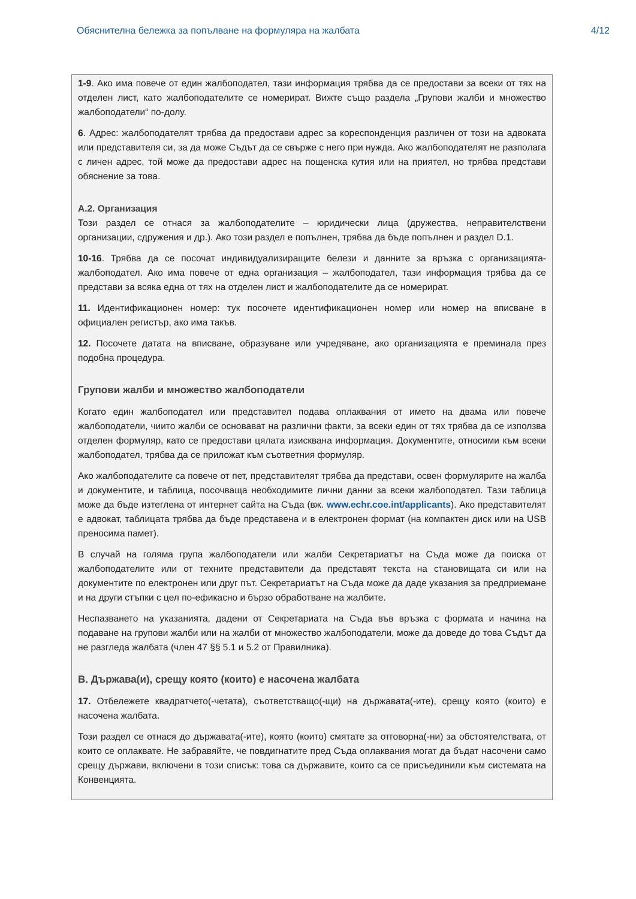Обяснителна бележка за попълване на формуляра на жалбата 4/12
1-9. Ако има повече от един жалбоподател, тази информация трябва да се предостави за всеки от тях на отделен лист, като жалбоподателите се номерират. Вижте също раздела „Групови жалби и множество жалбоподатели“ по-долу.
6. Адрес: жалбоподателят трябва да предостави адрес за кореспонденция различен от този на адвоката или представителя си, за да може Съдът да се свърже с него при нужда. Ако жалбоподателят не разполага с личен адрес, той може да предостави адрес на пощенска кутия или на приятел, но трябва представи обяснение за това.
A.2. Организация
Този раздел се отнася за жалбоподателите – юридически лица (дружества, неправителствени организации, сдружения и др.). Ако този раздел е попълнен, трябва да бъде попълнен и раздел D.1.
10-16. Трябва да се посочат индивидуализиращите белези и данните за връзка с организацията-жалбоподател. Ако има повече от една организация – жалбоподател, тази информация трябва да се представи за всяка една от тях на отделен лист и жалбоподателите да се номерират.
11. Идентификационен номер: тук посочете идентификационен номер или номер на вписване в официален регистър, ако има такъв.
12. Посочете датата на вписване, образуване или учредяване, ако организацията е преминала през подобна процедура.
Групови жалби и множество жалбоподатели
Когато един жалбоподател или представител подава оплаквания от името на двама или повече жалбоподатели, чиито жалби се основават на различни факти, за всеки един от тях трябва да се използва отделен формуляр, като се предостави цялата изисквана информация. Документите, относими към всеки жалбоподател, трябва да се приложат към съответния формуляр.
Ако жалбоподателите са повече от пет, представителят трябва да представи, освен формулярите на жалба и документите, и таблица, посочваща необходимите лични данни за всеки жалбоподател. Тази таблица може да бъде изтеглена от интернет сайта на Съда (вж. www.echr.coe.int/applicants). Ако представителят е адвокат, таблицата трябва да бъде представена и в електронен формат (на компактен диск или на USB преносима памет).
В случай на голяма група жалбоподатели или жалби Секретариатът на Съда може да поиска от жалбоподателите или от техните представители да представят текста на становищата си или на документите по електронен или друг път. Секретариатът на Съда може да даде указания за предприемане и на други стъпки с цел по-ефикасно и бързо обработване на жалбите.
Неспазването на указанията, дадени от Секретариата на Съда във връзка с формата и начина на подаване на групови жалби или на жалби от множество жалбоподатели, може да доведе до това Съдът да не разгледа жалбата (член 47 §§ 5.1 и 5.2 от Правилника).
B. Държава(и), срещу която (които) е насочена жалбата
17. Отбележете квадратчето(-четата), съответстващо(-щи) на държавата(-ите), срещу която (които) е насочена жалбата.
Този раздел се отнася до държавата(-ите), която (които) смятате за отговорна(-ни) за обстоятелствата, от които се оплаквате. Не забравяйте, че повдигнатите пред Съда оплаквания могат да бъдат насочени само срещу държави, включени в този списък: това са държавите, които са се присъединили към системата на Конвенцията.